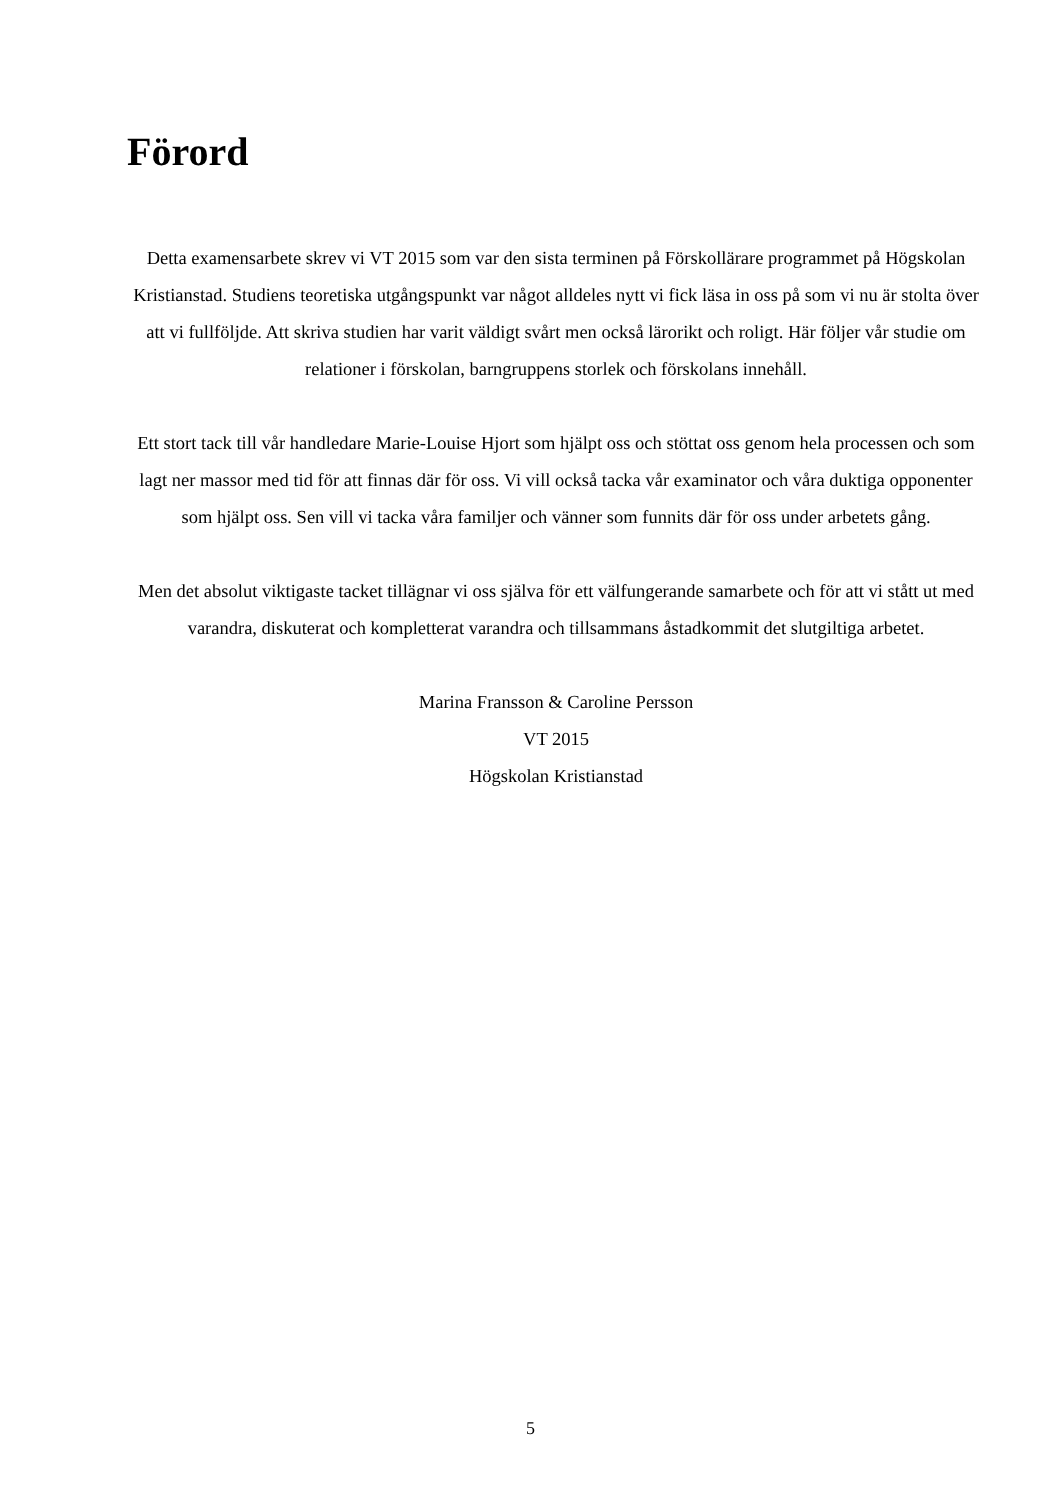Förord
Detta examensarbete skrev vi VT 2015 som var den sista terminen på Förskollärare programmet på Högskolan Kristianstad. Studiens teoretiska utgångspunkt var något alldeles nytt vi fick läsa in oss på som vi nu är stolta över att vi fullföljde. Att skriva studien har varit väldigt svårt men också lärorikt och roligt. Här följer vår studie om relationer i förskolan, barngruppens storlek och förskolans innehåll.
Ett stort tack till vår handledare Marie-Louise Hjort som hjälpt oss och stöttat oss genom hela processen och som lagt ner massor med tid för att finnas där för oss. Vi vill också tacka vår examinator och våra duktiga opponenter som hjälpt oss. Sen vill vi tacka våra familjer och vänner som funnits där för oss under arbetets gång.
Men det absolut viktigaste tacket tillägnar vi oss själva för ett välfungerande samarbete och för att vi stått ut med varandra, diskuterat och kompletterat varandra och tillsammans åstadkommit det slutgiltiga arbetet.
Marina Fransson & Caroline Persson
VT 2015
Högskolan Kristianstad
5